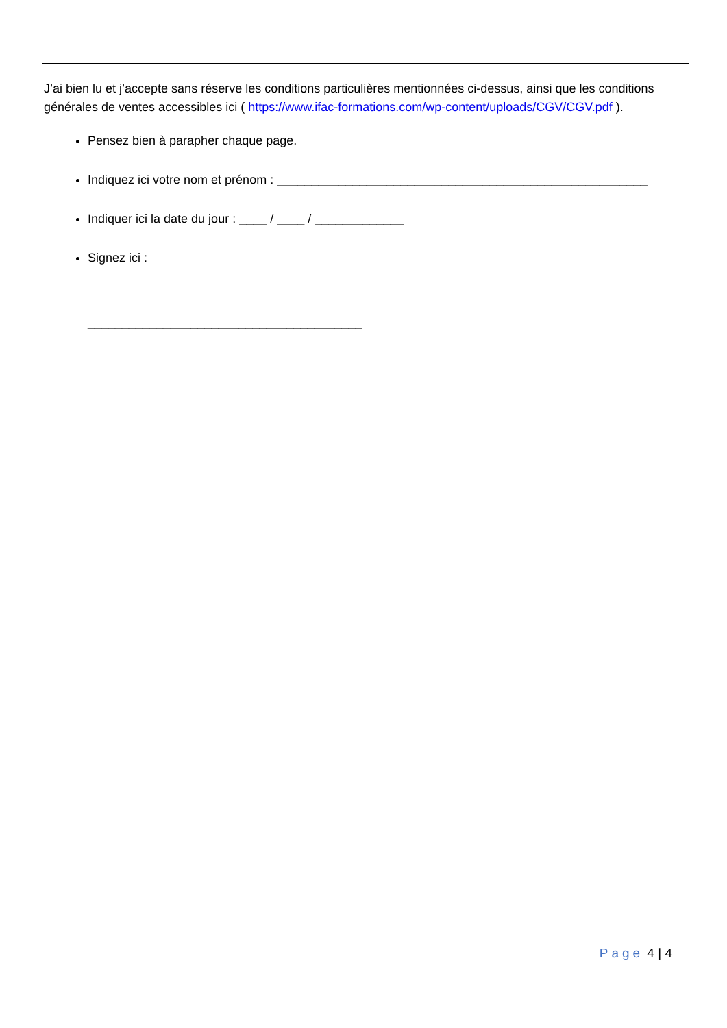J’ai bien lu et j’accepte sans réserve les conditions particulières mentionnées ci-dessus, ainsi que les conditions générales de ventes accessibles ici ( https://www.ifac-formations.com/wp-content/uploads/CGV/CGV.pdf ).
Pensez bien à parapher chaque page.
Indiquez ici votre nom et prénom : ______________________________________________________
Indiquer ici la date du jour : ____ / ____ / _____________
Signez ici :
________________________________________
Page 4 | 4